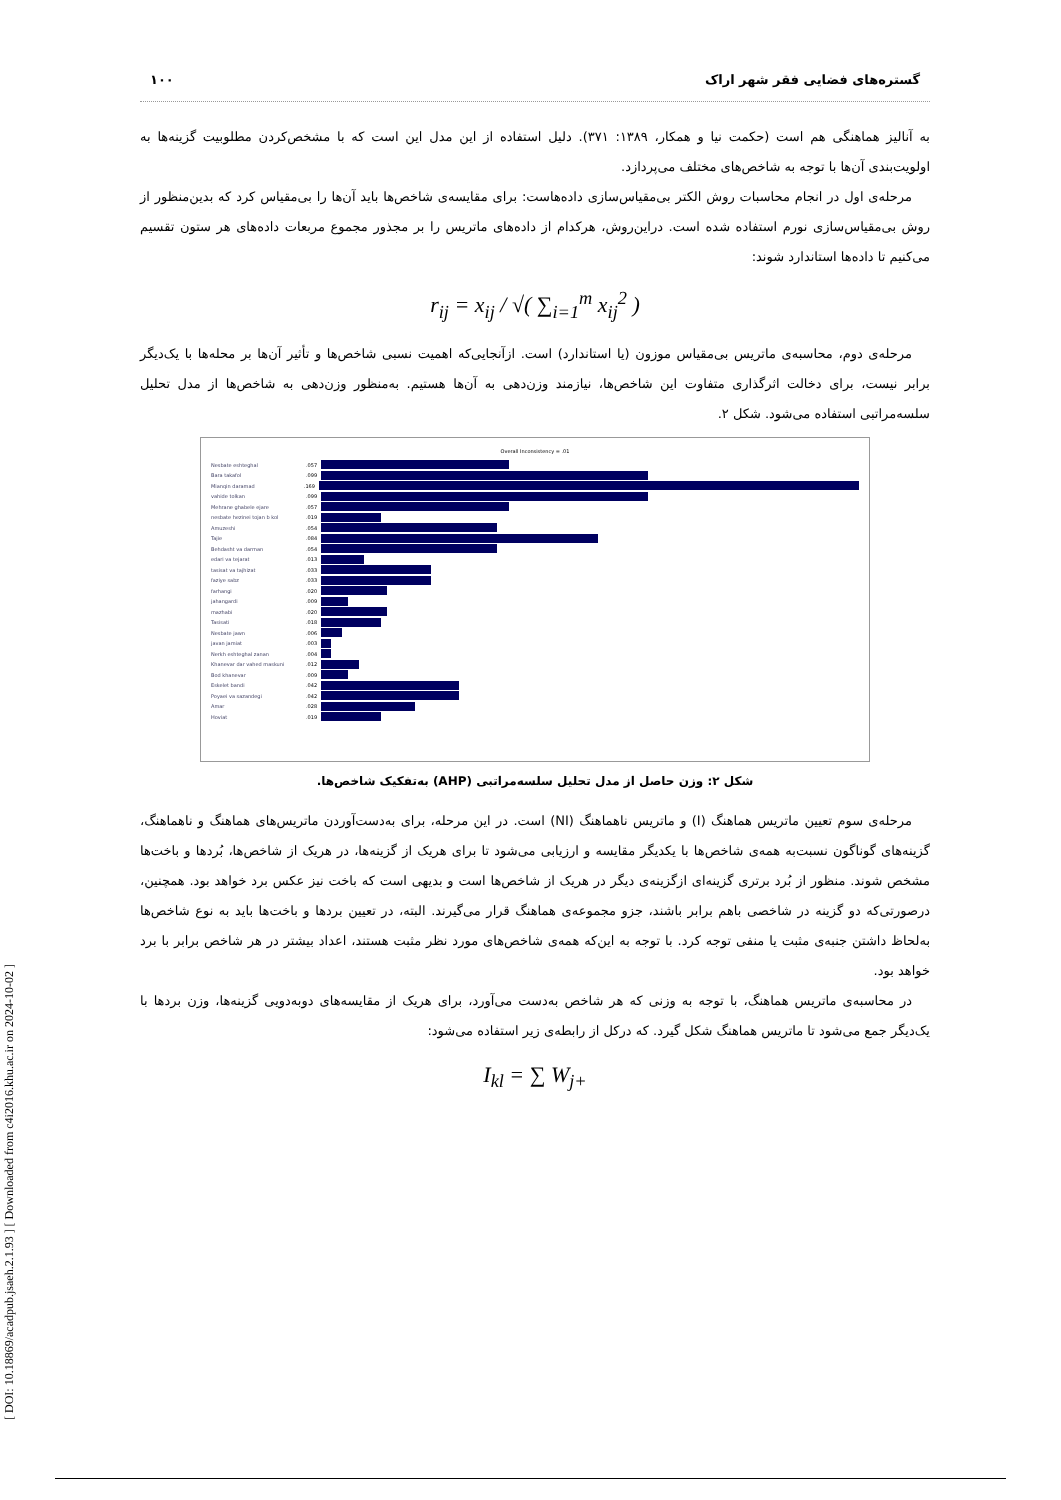[ DOI: 10.18869/acadpub.jsaeh.2.1.93 ] [ Downloaded from c4i2016.khu.ac.ir on 2024-10-02 ]
گستره‌های فضایی فقر شهر اراک ۱۰۰
به آنالیز هماهنگی هم است (حکمت نیا و همکار، ۱۳۸۹: ۳۷۱). دلیل استفاده از این مدل این است که با مشخص‌کردن مطلوبیت گزینه‌ها به اولویت‌بندی آن‌ها با توجه به شاخص‌های مختلف می‌پردازد.
مرحله‌ی اول در انجام محاسبات روش الکتر بی‌مقیاس‌سازی داده‌هاست: برای مقایسه‌ی شاخص‌ها باید آن‌ها را بی‌مقیاس کرد که بدین‌منظور از روش بی‌مقیاس‌سازی نورم استفاده شده است. دراین‌روش، هرکدام از داده‌های ماتریس را بر مجذور مجموع مربعات داده‌های هر ستون تقسیم می‌کنیم تا داده‌ها استاندارد شوند:
r<sub>ij</sub> = x<sub>ij</sub> / √( ∑<sub>i=1</sub><sup>m</sup> x<sub>ij</sub><sup>2</sup> )
مرحله‌ی دوم، محاسبه‌ی ماتریس بی‌مقیاس موزون (یا استاندارد) است. ازآنجایی‌که اهمیت نسبی شاخص‌ها و تأثیر آن‌ها بر محله‌ها با یک‌دیگر برابر نیست، برای دخالت اثرگذاری متفاوت این شاخص‌ها، نیازمند وزن‌دهی به آن‌ها هستیم. به‌منظور وزن‌دهی به شاخص‌ها از مدل تحلیل سلسه‌مراتبی استفاده می‌شود. شکل ۲.
Overall Inconsistency = .01
Nesbate eshteghal.057
Bara takafol.099
Mianqin daramad.169
vahide tolkan.099
Mehrane ghabele ejare.057
nesbate hezinei tojan b kol.019
Amuzeshi.054
Tajie.084
Behdasht va darman.054
edari va tejarat.013
tasisat va tajhizat.033
faziye sabz.033
farhangi.020
jahangardi.009
mazhabi.020
Tasisati.018
Nesbate jawn.006
javan jamiat.003
Nerkh eshteghal zanan.004
Khanevar dar vahed maskuni.012
Bod khanevar.009
Eskelet bandi.042
Poyaei va sazandegi.042
Amar.028
Hoviat.019
شکل ۲: وزن حاصل از مدل تحلیل سلسه‌مراتبی (AHP) به‌تفکیک شاخص‌ها.
مرحله‌ی سوم تعیین ماتریس هماهنگ (I) و ماتریس ناهماهنگ (NI) است. در این مرحله، برای به‌دست‌آوردن ماتریس‌های هماهنگ و ناهماهنگ، گزینه‌های گوناگون نسبت‌به همه‌ی شاخص‌ها با یکدیگر مقایسه و ارزیابی می‌شود تا برای هریک از گزینه‌ها، در هریک از شاخص‌ها، بُردها و باخت‌ها مشخص شوند. منظور از بُرد برتری گزینه‌ای ازگزینه‌ی دیگر در هریک از شاخص‌ها است و بدیهی است که باخت نیز عکس برد خواهد بود. همچنین، درصورتی‌که دو گزینه در شاخصی باهم برابر باشند، جزو مجموعه‌ی هماهنگ قرار می‌گیرند. البته، در تعیین بردها و باخت‌ها باید به نوع شاخص‌ها به‌لحاظ داشتن جنبه‌ی مثبت یا منفی توجه کرد. با توجه به این‌که همه‌ی شاخص‌های مورد نظر مثبت هستند، اعداد بیشتر در هر شاخص برابر با برد خواهد بود.
در محاسبه‌ی ماتریس هماهنگ، با توجه به وزنی که هر شاخص به‌دست می‌آورد، برای هریک از مقایسه‌های دوبه‌دویی گزینه‌ها، وزن بردها با یک‌دیگر جمع می‌شود تا ماتریس هماهنگ شکل گیرد. که درکل از رابطه‌ی زیر استفاده می‌شود:
I<sub>kl</sub> = ∑ W<sub>j+</sub>